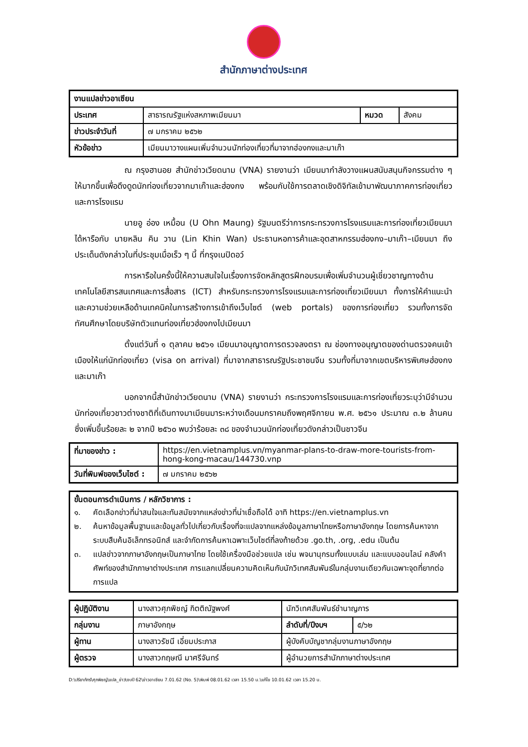สำนักภาษาต่างประเทศ
| งานแปลข่าวอาเซียน | | | |
| --- | --- | --- | --- |
| ประเทศ | สาธารณรัฐแห่งสหภาพเมียนมา | หมวด | สังคม |
| ข่าวประจำวันที่ | ๗ มกราคม ๒๕๖๒ | | |
| หัวข้อข่าว | เมียนมาวางแผนเพิ่มจำนวนนักท่องเที่ยวที่มาจากฮ่องกงและมาเก๊า | | |
ณ กรุงฮานอย สำนักข่าวเวียดนาม (VNA) รายงานว่า เมียนมากำลังวางแผนสนับสนุนกิจกรรมต่าง ๆ ให้มากขึ้นเพื่อดึงดูดนักท่องเที่ยวจากมาเก๊าและฮ่องกง พร้อมกับใช้การตลาดเชิงดิจิทัลเข้ามาพัฒนาภาคการท่องเที่ยวและการโรงแรม
นายอู อ่อง เหมื้อน (U Ohn Maung) รัฐมนตรีว่าการกระทรวงการโรงแรมและการท่องเที่ยวเมียนมา ได้หารือกับ นายหลิน คิน วาน (Lin Khin Wan) ประธานหอการค้าและอุตสาหกรรมฮ่องกง–มาเก๊า–เมียนมา ถึงประเด็นดังกล่าวในที่ประชุมเมื่อเร็ว ๆ นี้ ที่กรุงเนปิดอว์
การหารือในครั้งนี้ให้ความสนใจในเรื่องการจัดหลักสูตรฝึกอบรมเพื่อเพิ่มจำนวนผู้เชี่ยวชาญทางด้านเทคโนโลยีสารสนเทศและการสื่อสาร (ICT) สำหรับกระทรวงการโรงแรมและการท่องเที่ยวเมียนมา ทั้งการให้คำแนะนำและความช่วยเหลือด้านเทคนิคในการสร้างการเข้าถึงเว็บไซต์ (web portals) ของการท่องเที่ยว รวมทั้งการจัดทัศนศึกษาโดยบริษัทตัวแทนท่องเที่ยวฮ่องกงไปเมียนมา
ตั้งแต่วันที่ ๑ ตุลาคม ๒๕๖๑ เมียนมาอนุญาตการตรวจลงตรา ณ ช่องทางอนุญาตของด่านตรวจคนเข้าเมืองให้แก่นักท่องเที่ยว (visa on arrival) ที่มาจากสาธารณรัฐประชาชนจีน รวมทั้งที่มาจากเขตบริหารพิเศษฮ่องกงและมาเก๊า
นอกจากนี้สำนักข่าวเวียดนาม (VNA) รายงานว่า กระทรวงการโรงแรมและการท่องเที่ยวระบุว่ามีจำนวนนักท่องเที่ยวชาวต่างชาติที่เดินทางมาเมียนมาระหว่างเดือนมกราคมถึงพฤศจิกายน พ.ศ. ๒๕๖๑ ประมาณ ๓.๒ ล้านคน ซึ่งเพิ่มขึ้นร้อยละ ๒ จากปี ๒๕๖๐ พบว่าร้อยละ ๓๘ ของจำนวนนักท่องเที่ยวดังกล่าวเป็นชาวจีน
| ที่มาของข่าว : | https://en.vietnamplus.vn/myanmar-plans-to-draw-more-tourists-from-hong-kong-macau/144730.vnp |
| วันที่พิมพ์ของเว็บไซต์ : | ๗ มกราคม ๒๕๖๒ |
| ขั้นตอนการดำเนินการ / หลักวิชาการ : ๑. คัดเลือกข่าวที่น่าสนใจและทันสมัยจากแหล่งข่าวที่น่าเชื่อถือได้ อาทิ https://en.vietnamplus.vn ๒. ค้นหาข้อมูลพื้นฐานและข้อมูลทั่วไปเกี่ยวกับเรื่องที่จะแปลจากแหล่งข้อมูลภาษาไทยหรือภาษาอังกฤษ โดยการค้นหาจากระบบสืบค้นอิเล็กทรอนิกส์ และจำกัดการค้นหาเฉพาะเว็บไซต์ที่ลงท้ายด้วย .go.th, .org, .edu เป็นต้น ๓. แปลข่าวจากภาษาอังกฤษเป็นภาษาไทย โดยใช้เครื่องมือช่วยแปล เช่น พจนานุกรมทั้งแบบเล่ม และแบบออนไลน์ คลังคำศัพท์ของสำนักภาษาต่างประเทศ การแลกเปลี่ยนความคิดเห็นกับนักวิเทศสัมพันธ์ในกลุ่มงานเดียวกันเฉพาะจุดที่ยากต่อการแปล |
| ผู้ปฏิบัติงาน | นางสาวศุภพิชญ์ กิตติณัฐพงศ์ | นักวิเทศสัมพันธ์ชำนาญการ | |
| กลุ่มงาน | ภาษาอังกฤษ | ลำดับที่/ปีงบฯ | ๕/๖๒ |
| ผู้ทาน | นางสาวรัชนี เอี่ยมประภาส | ผู้บังคับบัญชากลุ่มงานภาษาอังกฤษ | |
| ผู้ตรวจ | นางสาวกฤษณี มาศรีจันทร์ | ผู้อำนวยการสำนักภาษาต่างประเทศ | |
D:\ปรียาภัทร์\ศุภพิชญ์\แปล_ข่าว\งบปี 62\ข่าวอาเซียน 7.01.62 (No. 5)\พิมพ์ 08.01.62 เวลา 15.50 น.\แก้ไข 10.01.62 เวลา 15.20 น.